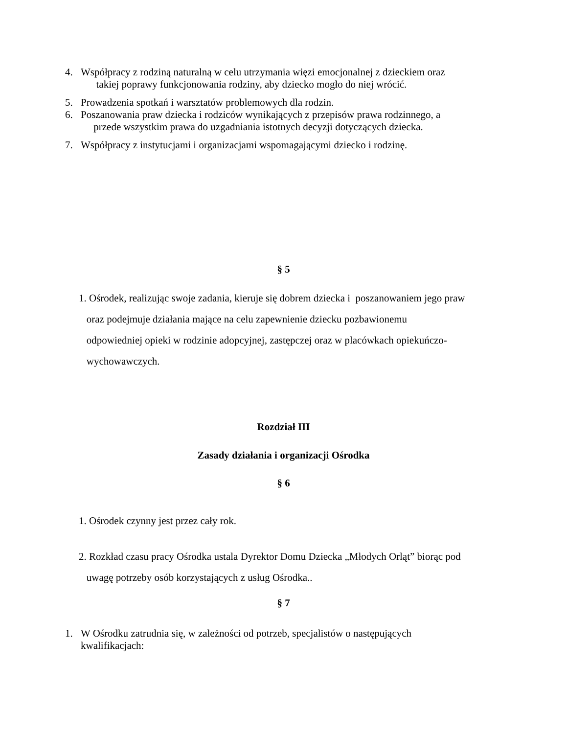4. Współpracy z rodziną naturalną w celu utrzymania więzi emocjonalnej z dzieckiem oraz
takiej poprawy funkcjonowania rodziny, aby dziecko mogło do niej wrócić.
5. Prowadzenia spotkań i warsztatów problemowych dla rodzin.
6. Poszanowania praw dziecka i rodziców wynikających z przepisów prawa rodzinnego, a
przede wszystkim prawa do uzgadniania istotnych decyzji dotyczących dziecka.
7. Współpracy z instytucjami i organizacjami wspomagającymi dziecko i rodzinę.
§ 5
1. Ośrodek, realizując swoje zadania, kieruje się dobrem dziecka i poszanowaniem jego praw
oraz podejmuje działania mające na celu zapewnienie dziecku pozbawionemu
odpowiedniej opieki w rodzinie adopcyjnej, zastępczej oraz w placówkach opiekuńczo-
wychowawczych.
Rozdział III
Zasady działania i organizacji Ośrodka
§ 6
1. Ośrodek czynny jest przez cały rok.
2. Rozkład czasu pracy Ośrodka ustala Dyrektor Domu Dziecka „Młodych Orląt” biorąc pod
uwagę potrzeby osób korzystających z usług Ośrodka..
§ 7
1. W Ośrodku zatrudnia się, w zależności od potrzeb, specjalistów o następujących
kwalifikacjach: